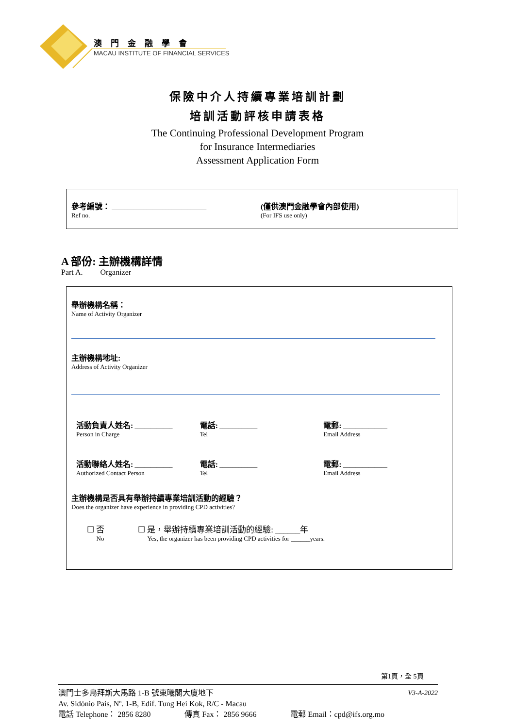澳門金融學會
MACAU INSTITUTE OF FINANCIAL SERVICES
保險中介人持續專業培訓計劃
培訓活動評核申請表格
The Continuing Professional Development Program
for Insurance Intermediaries
Assessment Application Form
參考編號： ______________________________
Ref no.
(僅供澳門金融學會內部使用)
(For IFS use only)
A 部份: 主辦機構詳情
Part A. Organizer
舉辦機構名稱：
Name of Activity Organizer
主辦機構地址:
Address of Activity Organizer
活動負責人姓名: ____________
Person in Charge
電話: ____________
Tel
電郵: ______________
Email Address
活動聯絡人姓名: ____________
Authorized Contact Person
電話: ____________
Tel
電郵: ______________
Email Address
主辦機構是否具有舉辦持續專業培訓活動的經驗？
Does the organizer have experience in providing CPD activities?
☐ 否
No
☐ 是，舉辦持續專業培訓活動的經驗: ______年
Yes, the organizer has been providing CPD activities for ______years.
第1頁，全 5頁
澳門士多鳥拜斯大馬路 1-B 號東曦閣大廈地下 V3-A-2022
Av. Sidónio Pais, Nº. 1-B, Edif. Tung Hei Kok, R/C - Macau
電話 Telephone： 2856 8280 傳真 Fax： 2856 9666 電郵 Email：cpd@ifs.org.mo